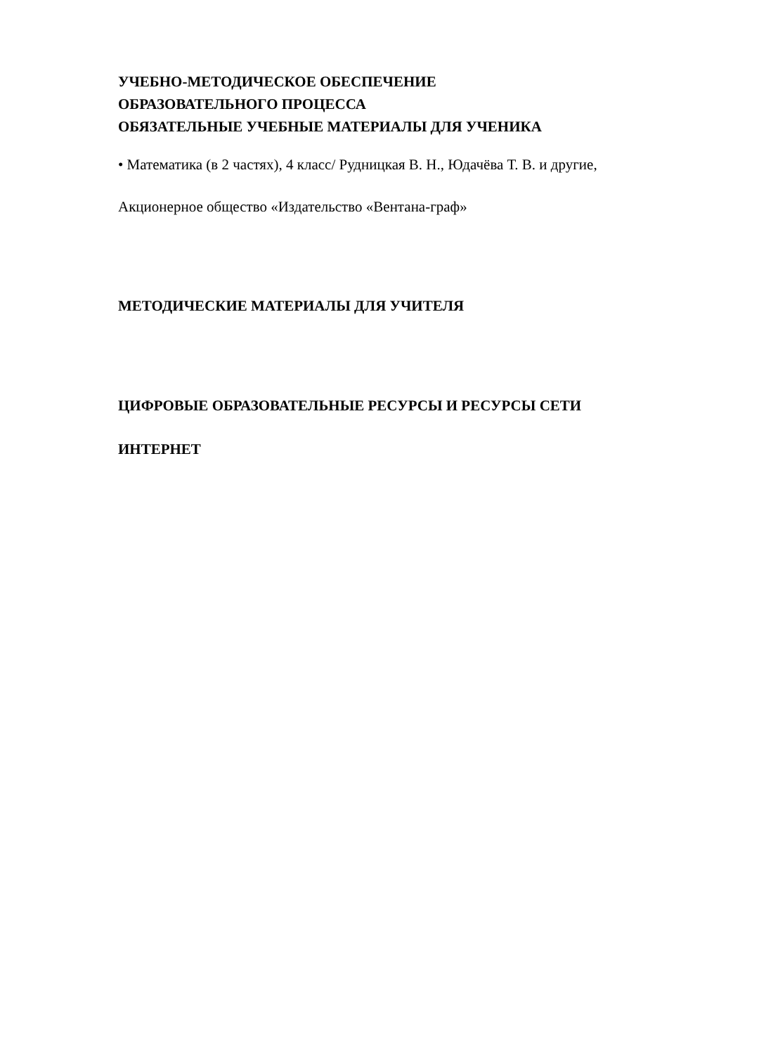УЧЕБНО-МЕТОДИЧЕСКОЕ ОБЕСПЕЧЕНИЕ
ОБРАЗОВАТЕЛЬНОГО ПРОЦЕССА
ОБЯЗАТЕЛЬНЫЕ УЧЕБНЫЕ МАТЕРИАЛЫ ДЛЯ УЧЕНИКА
• Математика (в 2 частях), 4 класс/ Рудницкая В. Н., Юдачёва Т. В. и другие,
Акционерное общество «Издательство «Вентана-граф»
МЕТОДИЧЕСКИЕ МАТЕРИАЛЫ ДЛЯ УЧИТЕЛЯ
ЦИФРОВЫЕ ОБРАЗОВАТЕЛЬНЫЕ РЕСУРСЫ И РЕСУРСЫ СЕТИ
ИНТЕРНЕТ